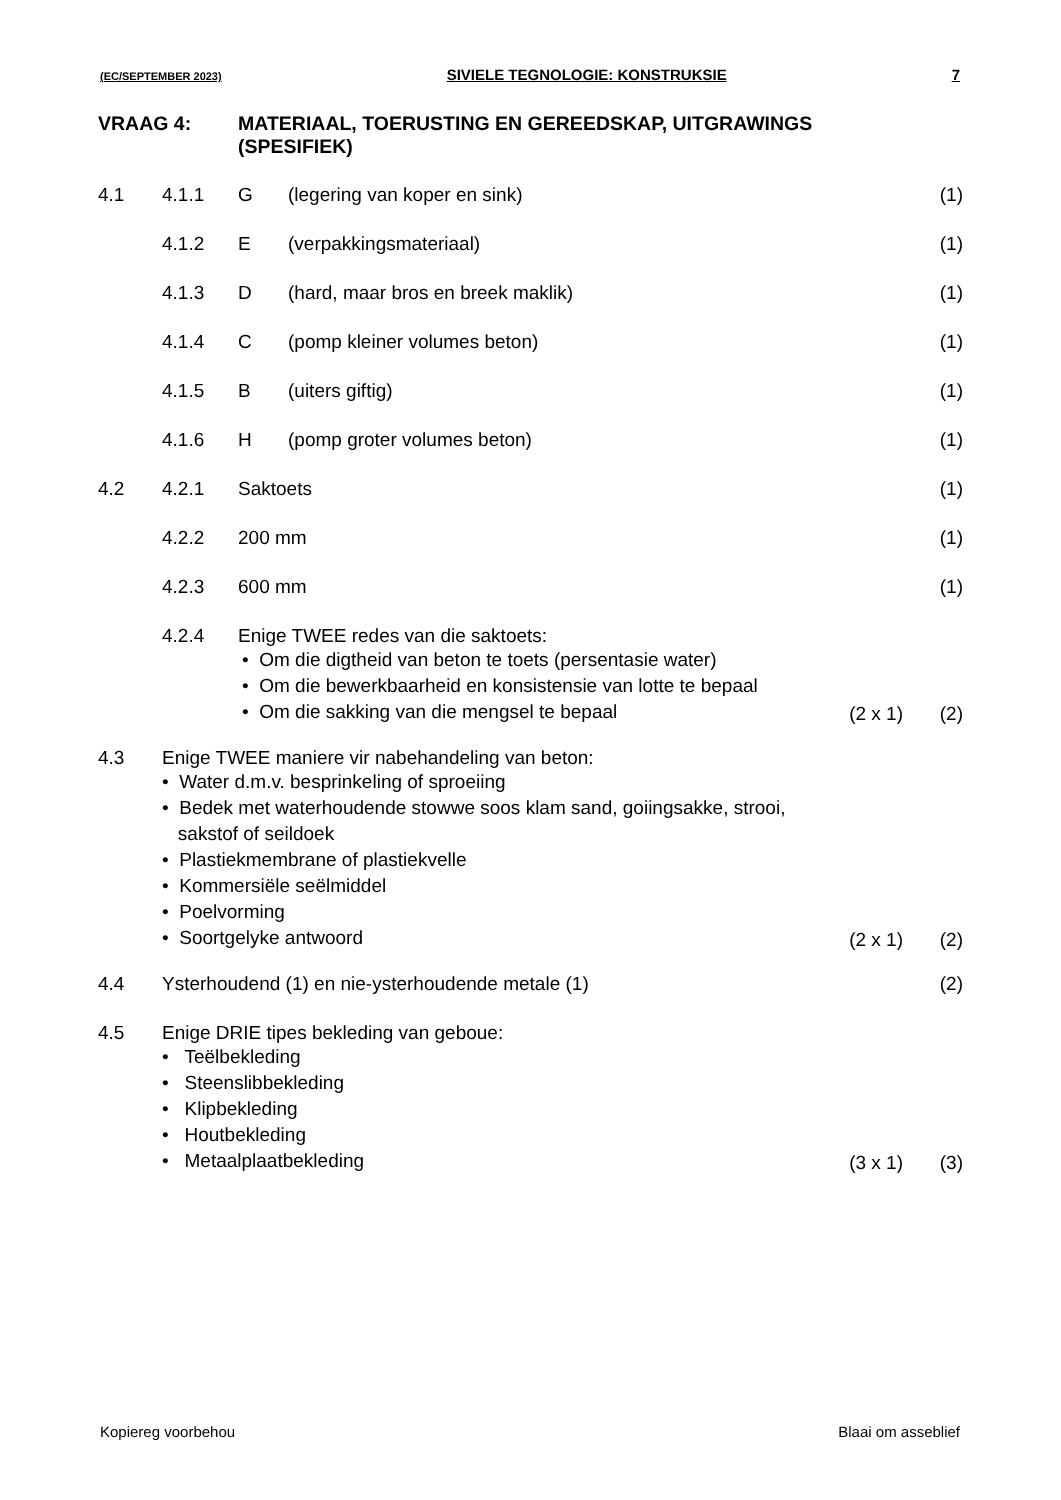(EC/SEPTEMBER 2023) SIVIELE TEGNOLOGIE: KONSTRUKSIE 7
VRAAG 4: MATERIAAL, TOERUSTING EN GEREEDSKAP, UITGRAWINGS
(SPESIFIEK)
4.1 4.1.1 G (legering van koper en sink) (1)
4.1.2 E (verpakkingsmateriaal) (1)
4.1.3 D (hard, maar bros en breek maklik) (1)
4.1.4 C (pomp kleiner volumes beton) (1)
4.1.5 B (uiters giftig) (1)
4.1.6 H (pomp groter volumes beton) (1)
4.2 4.2.1 Saktoets (1)
4.2.2 200 mm (1)
4.2.3 600 mm (1)
4.2.4 Enige TWEE redes van die saktoets:
• Om die digtheid van beton te toets (persentasie water)
• Om die bewerkbaarheid en konsistensie van lotte te bepaal
• Om die sakking van die mengsel te bepaal
(2 x 1) (2)
4.3 Enige TWEE maniere vir nabehandeling van beton:
• Water d.m.v. besprinkeling of sproeiing
• Bedek met waterhoudende stowwe soos klam sand, goiingsakke, strooi,
sakstof of seildoek
• Plastiekmembrane of plastiekvelle
• Kommersiële seëlmiddel
• Poelvorming
• Soortgelyke antwoord
(2 x 1) (2)
4.4 Ysterhoudend (1) en nie-ysterhoudende metale (1) (2)
4.5 Enige DRIE tipes bekleding van geboue:
• Teëlbekleding
• Steenslibbekleding
• Klipbekleding
• Houtbekleding
• Metaalplaatbekleding
(3 x 1) (3)
Kopiereg voorbehou Blaai om asseblief